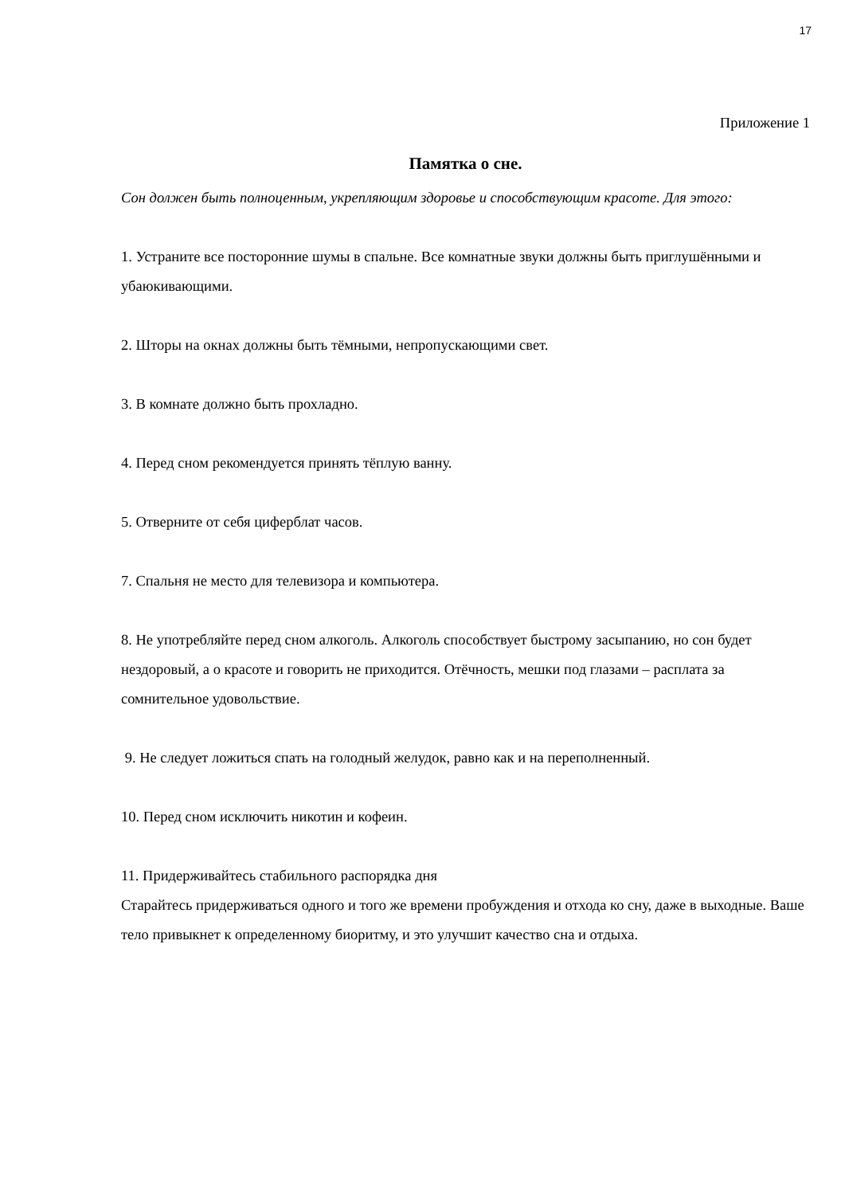17
Приложение 1
Памятка о сне.
Сон должен быть полноценным, укрепляющим здоровье и способствующим красоте. Для этого:
1. Устраните все посторонние шумы в спальне. Все комнатные звуки должны быть приглушёнными и убаюкивающими.
2. Шторы на окнах должны быть тёмными, непропускающими свет.
3. В комнате должно быть прохладно.
4. Перед сном рекомендуется принять тёплую ванну.
5. Отверните от себя циферблат часов.
7. Спальня не место для телевизора и компьютера.
8. Не употребляйте перед сном алкоголь. Алкоголь способствует быстрому засыпанию, но сон будет нездоровый, а о красоте и говорить не приходится. Отёчность, мешки под глазами – расплата за сомнительное удовольствие.
9. Не следует ложиться спать на голодный желудок, равно как и на переполненный.
10. Перед сном исключить никотин и кофеин.
11. Придерживайтесь стабильного распорядка дня
Старайтесь придерживаться одного и того же времени пробуждения и отхода ко сну, даже в выходные. Ваше тело привыкнет к определенному биоритму, и это улучшит качество сна и отдыха.